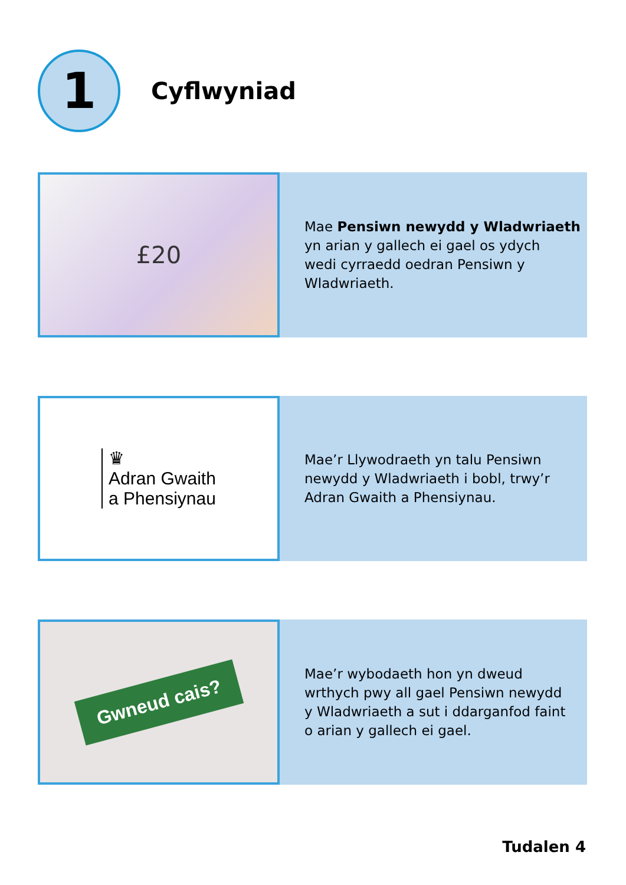1
Cyflwyniad
£20
Mae Pensiwn newydd y Wladwriaeth
yn arian y gallech ei gael os ydych
wedi cyrraedd oedran Pensiwn y
Wladwriaeth.
♛
Adran Gwaith
a Phensiynau
Mae’r Llywodraeth yn talu Pensiwn
newydd y Wladwriaeth i bobl, trwy’r
Adran Gwaith a Phensiynau.
Gwneud cais?
Mae’r wybodaeth hon yn dweud
wrthych pwy all gael Pensiwn newydd
y Wladwriaeth a sut i ddarganfod faint
o arian y gallech ei gael.
Tudalen 4